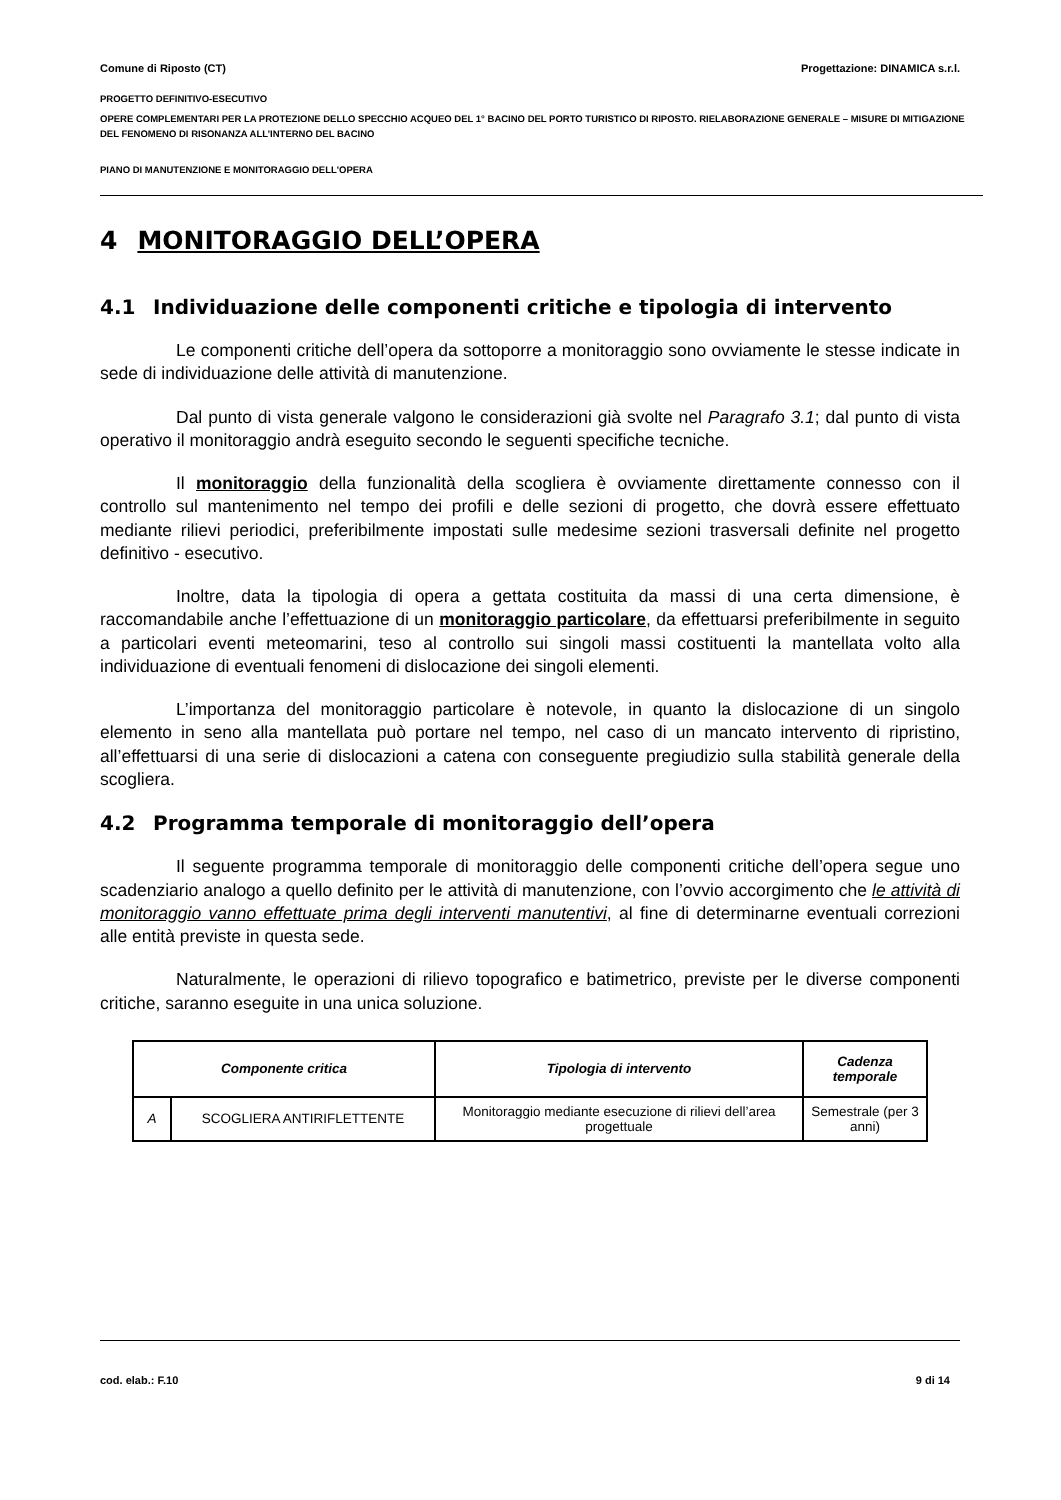Comune di Riposto (CT) Progettazione: DINAMICA s.r.l.
PROGETTO DEFINITIVO-ESECUTIVO
OPERE COMPLEMENTARI PER LA PROTEZIONE DELLO SPECCHIO ACQUEO DEL 1° BACINO DEL PORTO TURISTICO DI RIPOSTO. RIELABORAZIONE GENERALE – MISURE DI MITIGAZIONE DEL FENOMENO DI RISONANZA ALL’INTERNO DEL BACINO
PIANO DI MANUTENZIONE E MONITORAGGIO DELL'OPERA
4 MONITORAGGIO DELL’OPERA
4.1 Individuazione delle componenti critiche e tipologia di intervento
Le componenti critiche dell’opera da sottoporre a monitoraggio sono ovviamente le stesse indicate in sede di individuazione delle attività di manutenzione.
Dal punto di vista generale valgono le considerazioni già svolte nel Paragrafo 3.1; dal punto di vista operativo il monitoraggio andrà eseguito secondo le seguenti specifiche tecniche.
Il monitoraggio della funzionalità della scogliera è ovviamente direttamente connesso con il controllo sul mantenimento nel tempo dei profili e delle sezioni di progetto, che dovrà essere effettuato mediante rilievi periodici, preferibilmente impostati sulle medesime sezioni trasversali definite nel progetto definitivo - esecutivo.
Inoltre, data la tipologia di opera a gettata costituita da massi di una certa dimensione, è raccomandabile anche l’effettuazione di un monitoraggio particolare, da effettuarsi preferibilmente in seguito a particolari eventi meteomarini, teso al controllo sui singoli massi costituenti la mantellata volto alla individuazione di eventuali fenomeni di dislocazione dei singoli elementi.
L’importanza del monitoraggio particolare è notevole, in quanto la dislocazione di un singolo elemento in seno alla mantellata può portare nel tempo, nel caso di un mancato intervento di ripristino, all’effettuarsi di una serie di dislocazioni a catena con conseguente pregiudizio sulla stabilità generale della scogliera.
4.2 Programma temporale di monitoraggio dell’opera
Il seguente programma temporale di monitoraggio delle componenti critiche dell’opera segue uno scadenziario analogo a quello definito per le attività di manutenzione, con l’ovvio accorgimento che le attività di monitoraggio vanno effettuate prima degli interventi manutentivi, al fine di determinarne eventuali correzioni alle entità previste in questa sede.
Naturalmente, le operazioni di rilievo topografico e batimetrico, previste per le diverse componenti critiche, saranno eseguite in una unica soluzione.
| Componente critica | | Tipologia di intervento | Cadenza temporale |
| --- | --- | --- | --- |
| A | SCOGLIERA ANTIRIFLETTENTE | Monitoraggio mediante esecuzione di rilievi dell’area progettuale | Semestrale (per 3 anni) |
cod. elab.: F.10 9 di 14